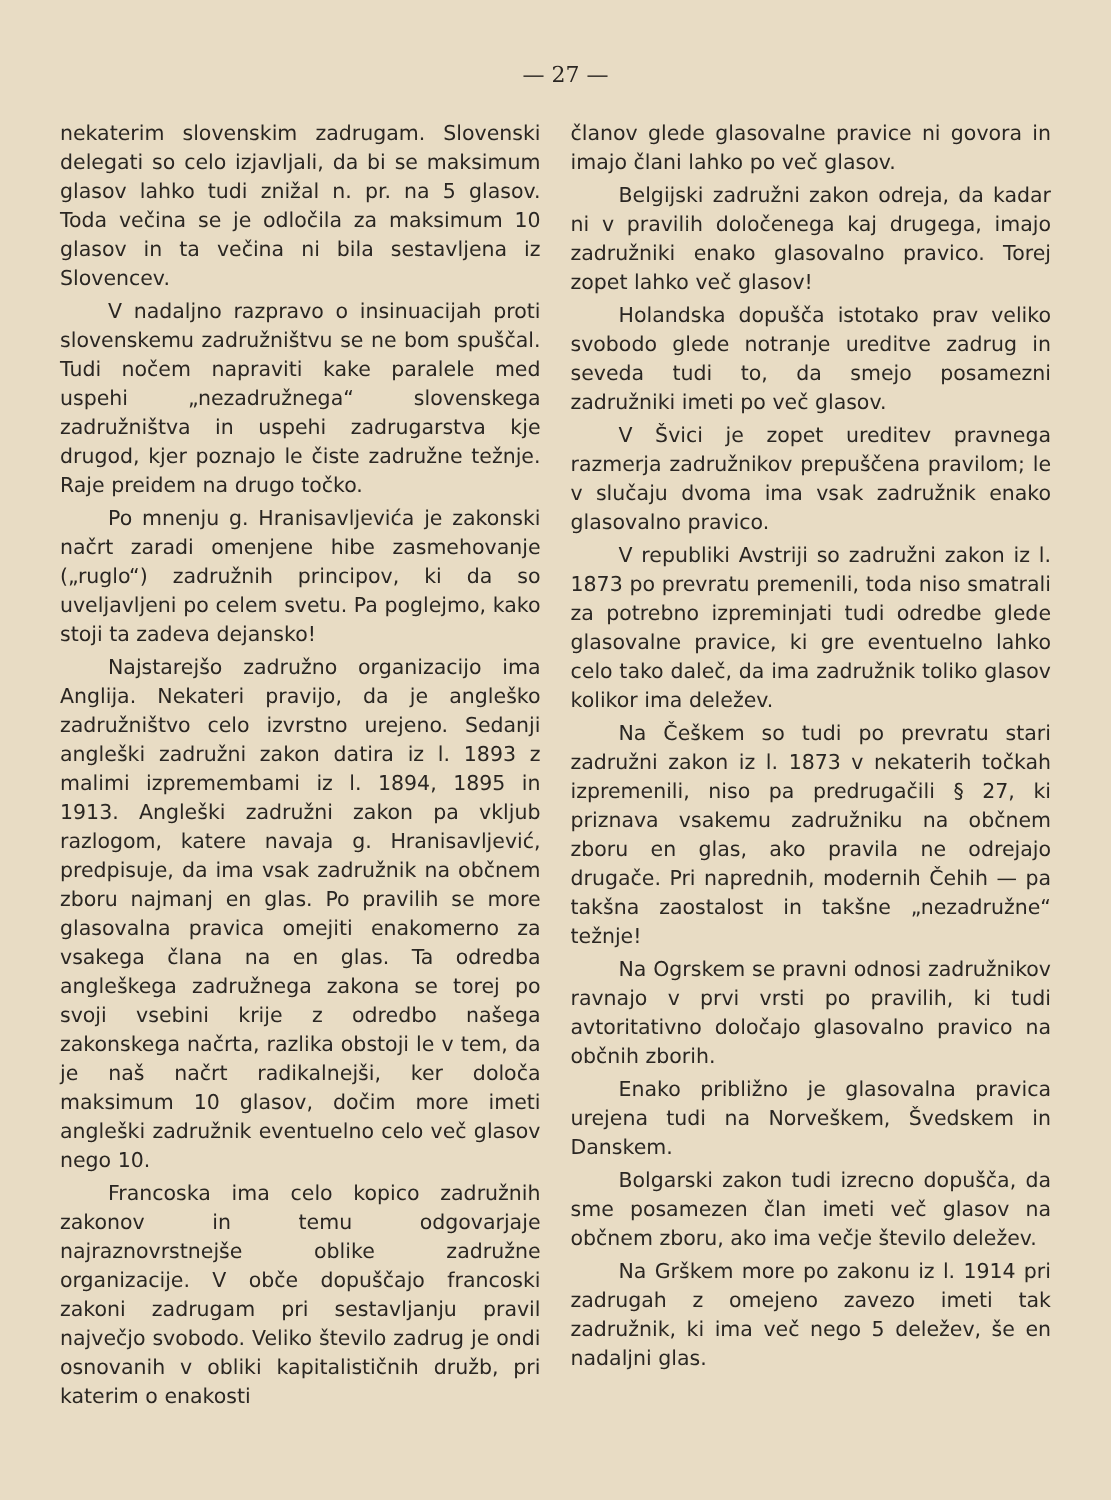— 27 —
nekaterim slovenskim zadrugam. Slovenski delegati so celo izjavljali, da bi se maksimum glasov lahko tudi znižal n. pr. na 5 glasov. Toda večina se je odločila za maksimum 10 glasov in ta večina ni bila sestavljena iz Slovencev.
V nadaljno razpravo o insinuacijah proti slovenskemu zadružništvu se ne bom spuščal. Tudi nočem napraviti kake paralele med uspehi „nezadružnega“ slovenskega zadružništva in uspehi zadrugarstva kje drugod, kjer poznajo le čiste zadružne težnje. Raje preidem na drugo točko.
Po mnenju g. Hranisavljevića je zakonski načrt zaradi omenjene hibe zasmehovanje („ruglo“) zadružnih principov, ki da so uveljavljeni po celem svetu. Pa poglejmo, kako stoji ta zadeva dejansko!
Najstarejšo zadružno organizacijo ima Anglija. Nekateri pravijo, da je angleško zadružništvo celo izvrstno urejeno. Sedanji angleški zadružni zakon datira iz l. 1893 z malimi izpremembami iz l. 1894, 1895 in 1913. Angleški zadružni zakon pa vkljub razlogom, katere navaja g. Hranisavljević, predpisuje, da ima vsak zadružnik na občnem zboru najmanj en glas. Po pravilih se more glasovalna pravica omejiti enakomerno za vsakega člana na en glas. Ta odredba angleškega zadružnega zakona se torej po svoji vsebini krije z odredbo našega zakonskega načrta, razlika obstoji le v tem, da je naš načrt radikalnejši, ker določa maksimum 10 glasov, dočim more imeti angleški zadružnik eventuelno celo več glasov nego 10.
Francoska ima celo kopico zadružnih zakonov in temu odgovarjaje najraznovrstnejše oblike zadružne organizacije. V obče dopuščajo francoski zakoni zadrugam pri sestavljanju pravil največjo svobodo. Veliko število zadrug je ondi osnovanih v obliki kapitalističnih družb, pri katerim o enakosti
članov glede glasovalne pravice ni govora in imajo člani lahko po več glasov.
Belgijski zadružni zakon odreja, da kadar ni v pravilih določenega kaj drugega, imajo zadružniki enako glasovalno pravico. Torej zopet lahko več glasov!
Holandska dopušča istotako prav veliko svobodo glede notranje ureditve zadrug in seveda tudi to, da smejo posamezni zadružniki imeti po več glasov.
V Švici je zopet ureditev pravnega razmerja zadružnikov prepuščena pravilom; le v slučaju dvoma ima vsak zadružnik enako glasovalno pravico.
V republiki Avstriji so zadružni zakon iz l. 1873 po prevratu premenili, toda niso smatrali za potrebno izpreminjati tudi odredbe glede glasovalne pravice, ki gre eventuelno lahko celo tako daleč, da ima zadružnik toliko glasov kolikor ima deležev.
Na Češkem so tudi po prevratu stari zadružni zakon iz l. 1873 v nekaterih točkah izpremenili, niso pa predrugačili § 27, ki priznava vsakemu zadružniku na občnem zboru en glas, ako pravila ne odrejajo drugače. Pri naprednih, modernih Čehih — pa takšna zaostalost in takšne „nezadružne“ težnje!
Na Ogrskem se pravni odnosi zadružnikov ravnajo v prvi vrsti po pravilih, ki tudi avtoritativno določajo glasovalno pravico na občnih zborih.
Enako približno je glasovalna pravica urejena tudi na Norveškem, Švedskem in Danskem.
Bolgarski zakon tudi izrecno dopušča, da sme posamezen član imeti več glasov na občnem zboru, ako ima večje število deležev.
Na Grškem more po zakonu iz l. 1914 pri zadrugah z omejeno zavezo imeti tak zadružnik, ki ima več nego 5 deležev, še en nadaljni glas.